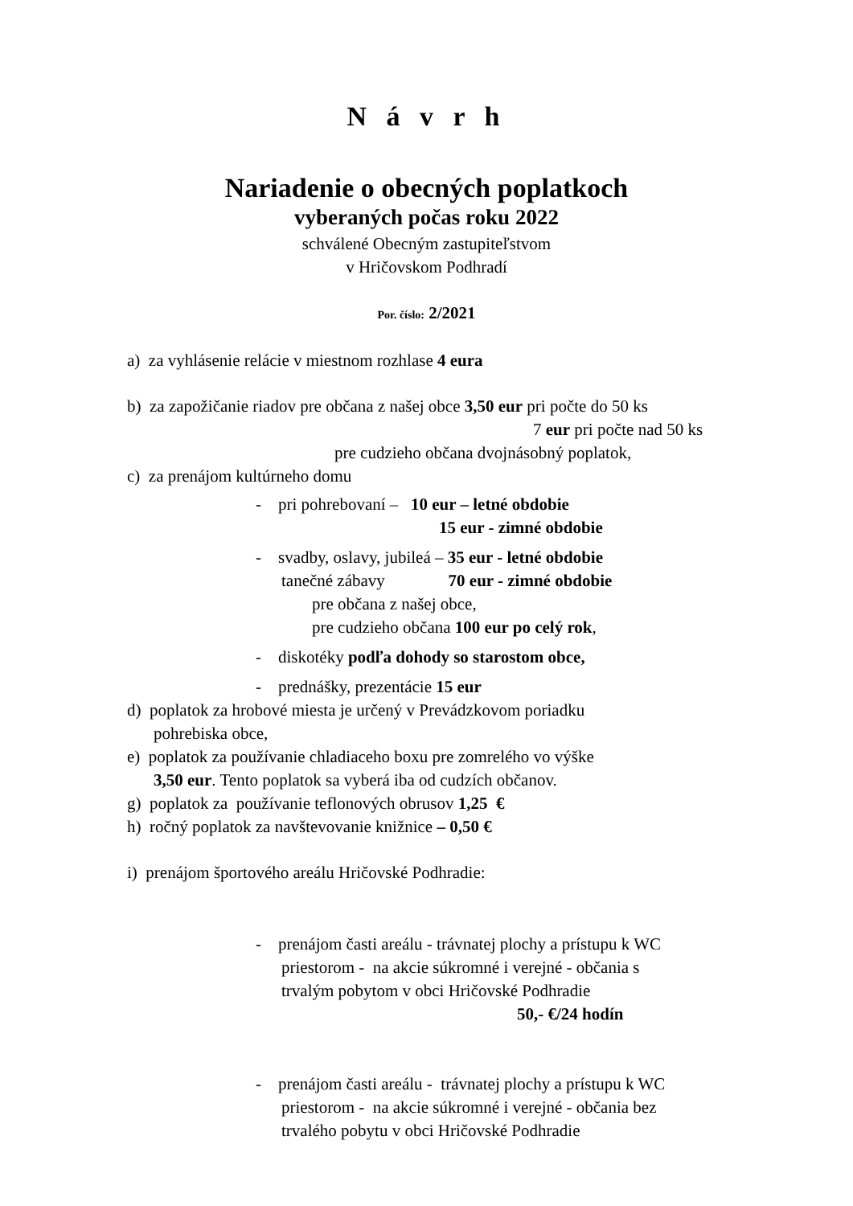N á v r h
Nariadenie o obecných poplatkoch
vyberaných počas roku 2022
schválené Obecným zastupiteľstvom
v Hričovskom Podhradí
Por. číslo: 2/2021
a) za vyhlásenie relácie v miestnom rozhlase 4 eura
b) za zapožičanie riadov pre občana z našej obce 3,50 eur pri počte do 50 ks
7 eur pri počte nad 50 ks
pre cudzieho občana dvojnásobný poplatok,
c) za prenájom kultúrneho domu
- pri pohrebovaní – 10 eur – letné obdobie
15 eur - zimné obdobie
- svadby, oslavy, jubileá – 35 eur - letné obdobie
tanečné zábavy 70 eur - zimné obdobie
pre občana z našej obce,
pre cudzieho občana 100 eur po celý rok,
- diskotéky podľa dohody so starostom obce,
- prednášky, prezentácie 15 eur
d) poplatok za hrobové miesta je určený v Prevádzkovom poriadku
pohrebiska obce,
e) poplatok za používanie chladiaceho boxu pre zomrelého vo výške
3,50 eur. Tento poplatok sa vyberá iba od cudzích občanov.
g) poplatok za používanie teflonových obrusov 1,25 €
h) ročný poplatok za navštevovanie knižnice – 0,50 €
i) prenájom športového areálu Hričovské Podhradie:
- prenájom časti areálu - trávnatej plochy a prístupu k WC
priestorom - na akcie súkromné i verejné - občania s
trvalým pobytom v obci Hričovské Podhradie
50,- €/24 hodín
- prenájom časti areálu - trávnatej plochy a prístupu k WC
priestorom - na akcie súkromné i verejné - občania bez
trvalého pobytu v obci Hričovské Podhradie